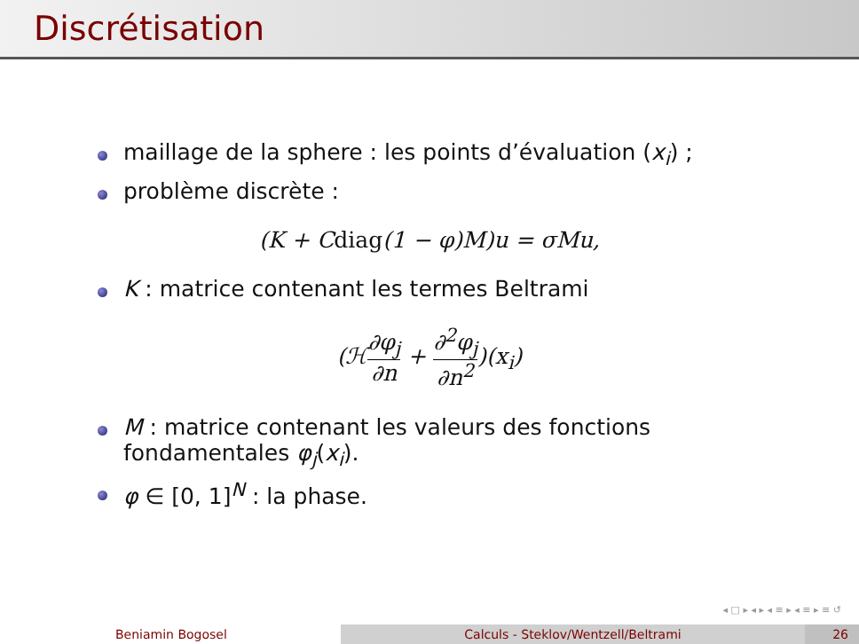Discrétisation
maillage de la sphere : les points d’évaluation (x<sub>i</sub>) ;
problème discrète :
(K + Cdiag(1 − φ)M)u = σMu,
K : matrice contenant les termes Beltrami
(ℋ∂φ<sub>j</sub> ∂n + ∂<sup>2</sup>φ<sub>j</sub> ∂n<sup>2</sup>)(x<sub>i</sub>)
M : matrice contenant les valeurs des fonctions
fondamentales φ<sub>j</sub>(x<sub>i</sub>).
φ ∈ [0, 1]<sup>N</sup> : la phase.
◂ □ ▸ ◂ ▸ ◂ ≡ ▸ ◂ ≡ ▸ ≡ ↺
Beniamin Bogosel Calculs - Steklov/Wentzell/Beltrami 26